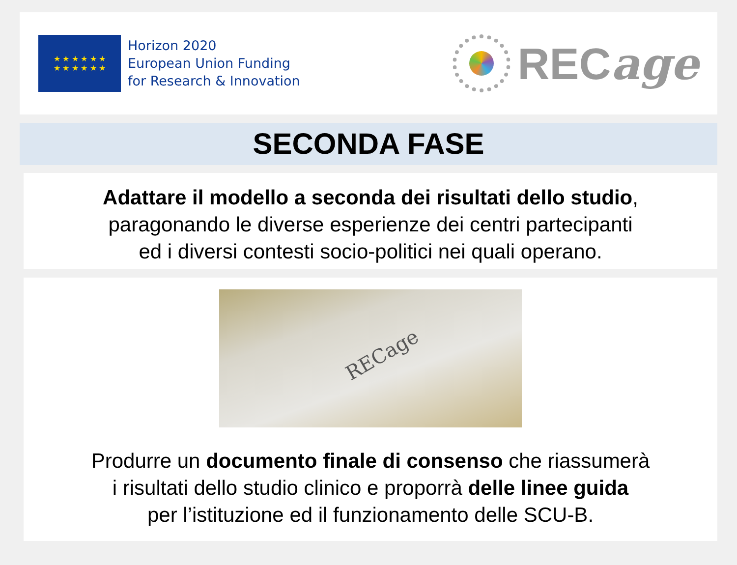★ ★ ★ ★ ★ ★
★ ★ ★ ★ ★ ★
Horizon 2020
European Union Funding
for Research & Innovation
RECage
SECONDA FASE
Adattare il modello a seconda dei risultati dello studio,
paragonando le diverse esperienze dei centri partecipanti
ed i diversi contesti socio-politici nei quali operano.
RECage
Produrre un documento finale di consenso che riassumerà
i risultati dello studio clinico e proporrà delle linee guida
per l’istituzione ed il funzionamento delle SCU-B.